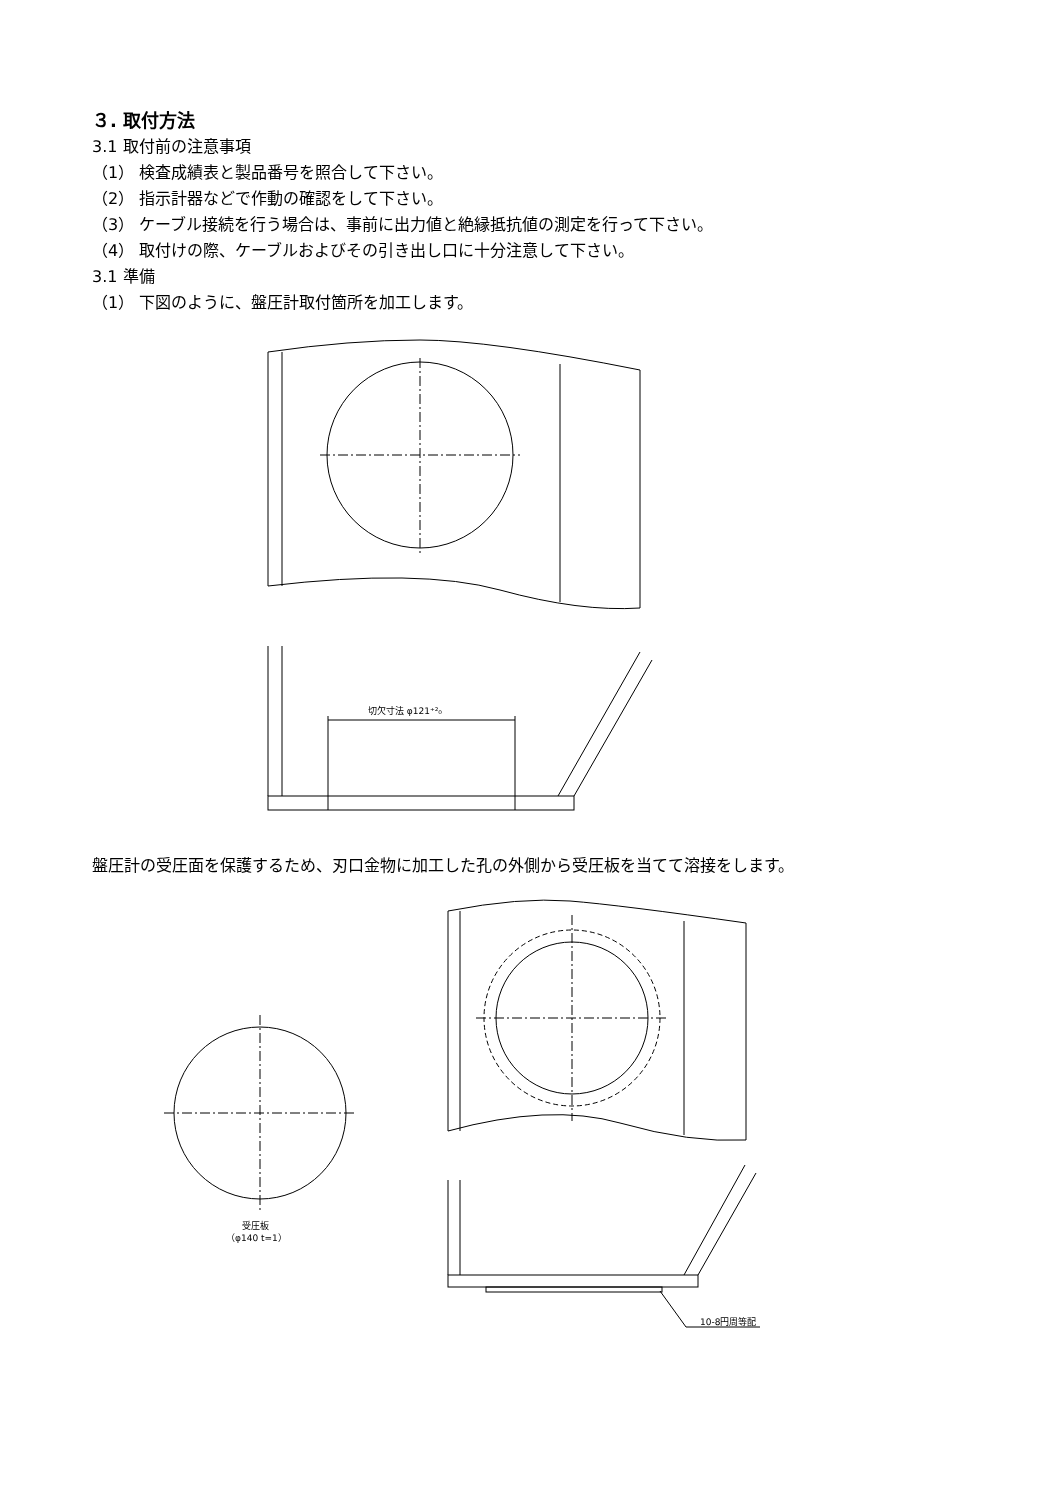３. 取付方法
3.1 取付前の注意事項
（1） 検査成績表と製品番号を照合して下さい。
（2） 指示計器などで作動の確認をして下さい。
（3） ケーブル接続を行う場合は、事前に出力値と絶縁抵抗値の測定を行って下さい。
（4） 取付けの際、ケーブルおよびその引き出し口に十分注意して下さい。
3.1 準備
（1） 下図のように、盤圧計取付箇所を加工します。
切欠寸法 φ121⁺²₀
盤圧計の受圧面を保護するため、刃口金物に加工した孔の外側から受圧板を当てて溶接をします。
受圧板
（φ140 t=1）
10-8円周等配